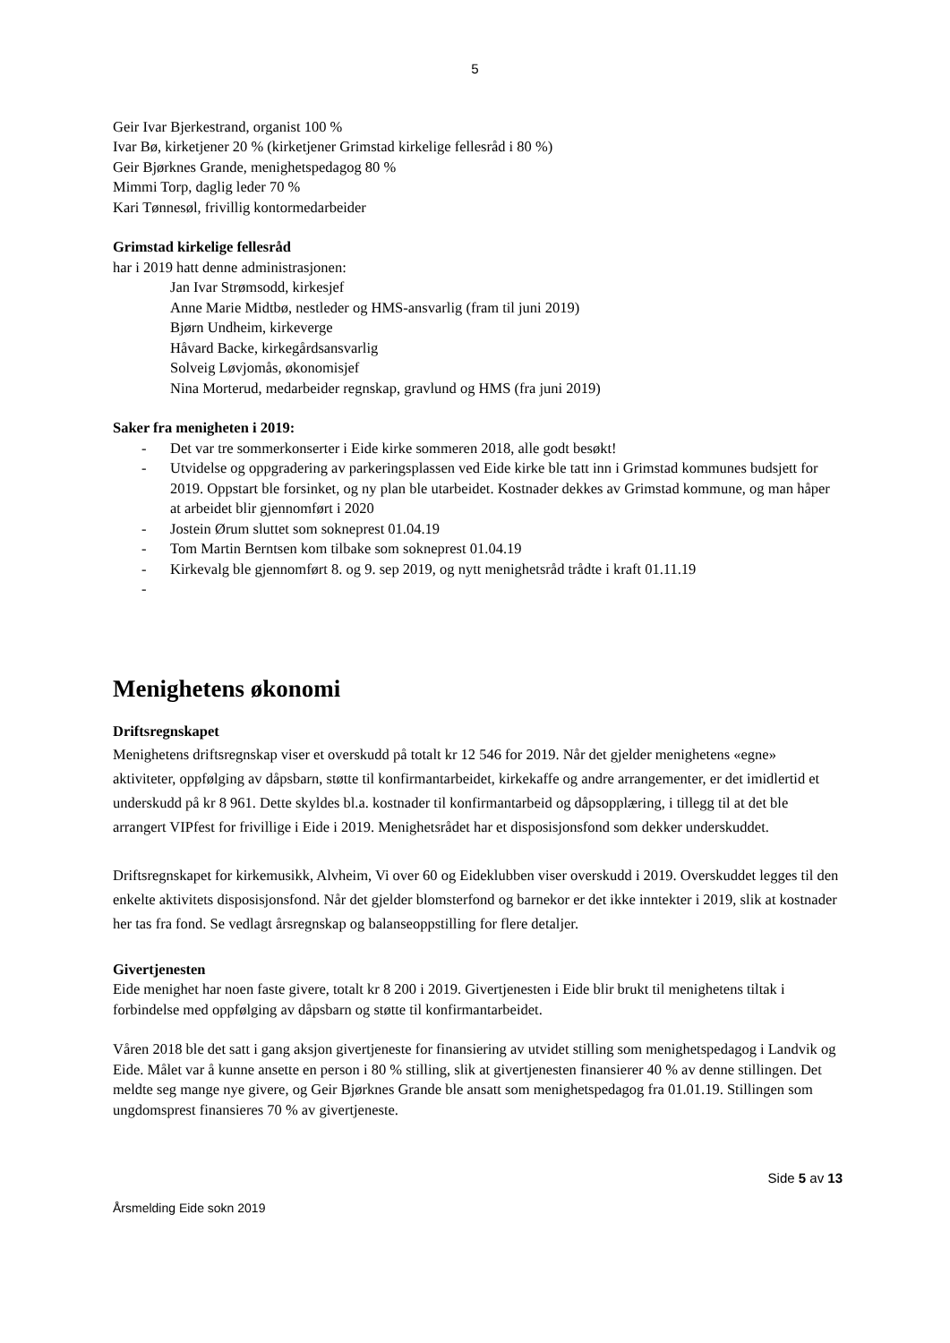5
Geir Ivar Bjerkestrand, organist 100 %
Ivar Bø, kirketjener 20 % (kirketjener Grimstad kirkelige fellesråd i 80 %)
Geir Bjørknes Grande, menighetspedagog 80 %
Mimmi Torp, daglig leder 70 %
Kari Tønnesøl, frivillig kontormedarbeider
Grimstad kirkelige fellesråd
har i 2019 hatt denne administrasjonen:
Jan Ivar Strømsodd, kirkesjef
Anne Marie Midtbø, nestleder og HMS-ansvarlig (fram til juni 2019)
Bjørn Undheim, kirkeverge
Håvard Backe, kirkegårdsansvarlig
Solveig Løvjomås, økonomisjef
Nina Morterud, medarbeider regnskap, gravlund og HMS (fra juni 2019)
Saker fra menigheten i 2019:
- Det var tre sommerkonserter i Eide kirke sommeren 2018, alle godt besøkt!
- Utvidelse og oppgradering av parkeringsplassen ved Eide kirke ble tatt inn i Grimstad kommunes budsjett for 2019. Oppstart ble forsinket, og ny plan ble utarbeidet. Kostnader dekkes av Grimstad kommune, og man håper at arbeidet blir gjennomført i 2020
- Jostein Ørum sluttet som sokneprest 01.04.19
- Tom Martin Berntsen kom tilbake som sokneprest 01.04.19
- Kirkevalg ble gjennomført 8. og 9. sep 2019, og nytt menighetsråd trådte i kraft 01.11.19
-
Menighetens økonomi
Driftsregnskapet
Menighetens driftsregnskap viser et overskudd på totalt kr 12 546 for 2019. Når det gjelder menighetens «egne» aktiviteter, oppfølging av dåpsbarn, støtte til konfirmantarbeidet, kirkekaffe og andre arrangementer, er det imidlertid et underskudd på kr 8 961. Dette skyldes bl.a. kostnader til konfirmantarbeid og dåpsopplæring, i tillegg til at det ble arrangert VIPfest for frivillige i Eide i 2019. Menighetsrådet har et disposisjonsfond som dekker underskuddet.
Driftsregnskapet for kirkemusikk, Alvheim, Vi over 60 og Eideklubben viser overskudd i 2019. Overskuddet legges til den enkelte aktivitets disposisjonsfond. Når det gjelder blomsterfond og barnekor er det ikke inntekter i 2019, slik at kostnader her tas fra fond. Se vedlagt årsregnskap og balanseoppstilling for flere detaljer.
Givertjenesten
Eide menighet har noen faste givere, totalt kr 8 200 i 2019. Givertjenesten i Eide blir brukt til menighetens tiltak i forbindelse med oppfølging av dåpsbarn og støtte til konfirmantarbeidet.
Våren 2018 ble det satt i gang aksjon givertjeneste for finansiering av utvidet stilling som menighetspedagog i Landvik og Eide. Målet var å kunne ansette en person i 80 % stilling, slik at givertjenesten finansierer 40 % av denne stillingen. Det meldte seg mange nye givere, og Geir Bjørknes Grande ble ansatt som menighetspedagog fra 01.01.19. Stillingen som ungdomsprest finansieres 70 % av givertjeneste.
Side 5 av 13
Årsmelding Eide sokn 2019